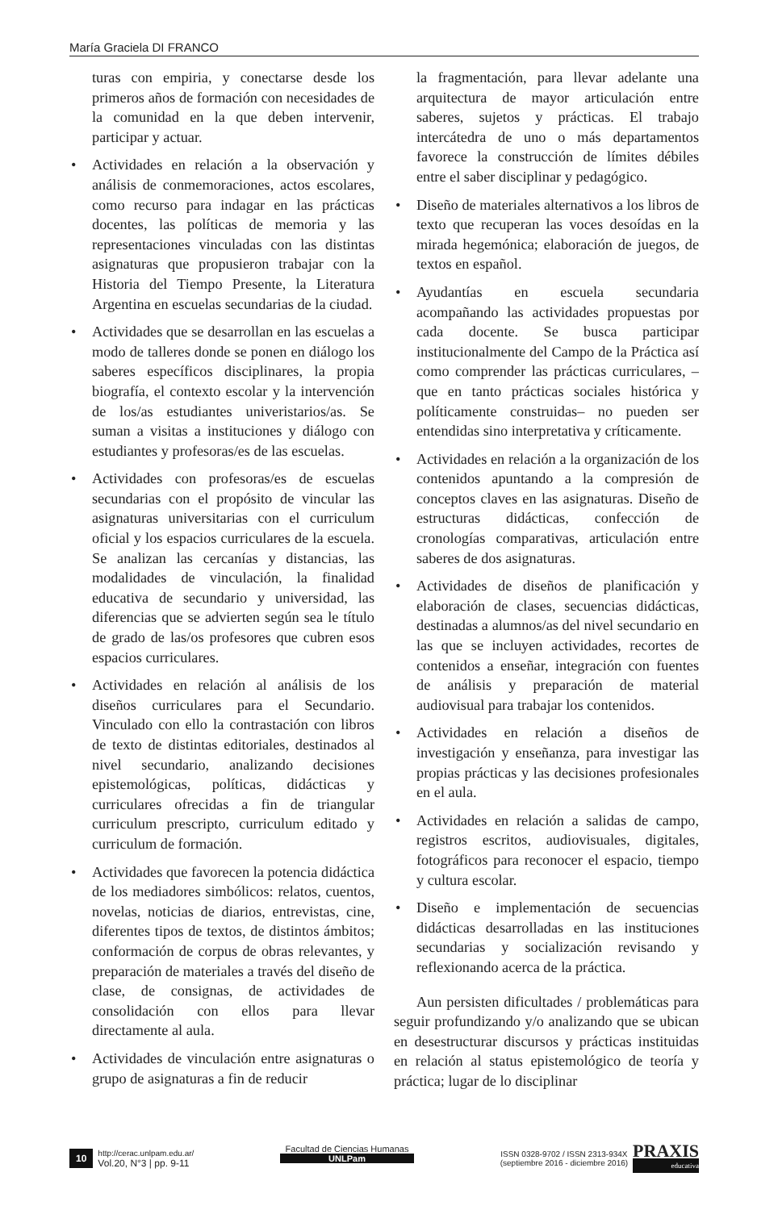María Graciela DI FRANCO
turas con empiria, y conectarse desde los primeros años de formación con necesidades de la comunidad en la que deben intervenir, participar y actuar.
• Actividades en relación a la observación y análisis de conmemoraciones, actos escolares, como recurso para indagar en las prácticas docentes, las políticas de memoria y las representaciones vinculadas con las distintas asignaturas que propusieron trabajar con la Historia del Tiempo Presente, la Literatura Argentina en escuelas secundarias de la ciudad.
• Actividades que se desarrollan en las escuelas a modo de talleres donde se ponen en diálogo los saberes específicos disciplinares, la propia biografía, el contexto escolar y la intervención de los/as estudiantes univeristarios/as. Se suman a visitas a instituciones y diálogo con estudiantes y profesoras/es de las escuelas.
• Actividades con profesoras/es de escuelas secundarias con el propósito de vincular las asignaturas universitarias con el curriculum oficial y los espacios curriculares de la escuela. Se analizan las cercanías y distancias, las modalidades de vinculación, la finalidad educativa de secundario y universidad, las diferencias que se advierten según sea le título de grado de las/os profesores que cubren esos espacios curriculares.
• Actividades en relación al análisis de los diseños curriculares para el Secundario. Vinculado con ello la contrastación con libros de texto de distintas editoriales, destinados al nivel secundario, analizando decisiones epistemológicas, políticas, didácticas y curriculares ofrecidas a fin de triangular curriculum prescripto, curriculum editado y curriculum de formación.
• Actividades que favorecen la potencia didáctica de los mediadores simbólicos: relatos, cuentos, novelas, noticias de diarios, entrevistas, cine, diferentes tipos de textos, de distintos ámbitos; conformación de corpus de obras relevantes, y preparación de materiales a través del diseño de clase, de consignas, de actividades de consolidación con ellos para llevar directamente al aula.
• Actividades de vinculación entre asignaturas o grupo de asignaturas a fin de reducir
la fragmentación, para llevar adelante una arquitectura de mayor articulación entre saberes, sujetos y prácticas. El trabajo intercátedra de uno o más departamentos favorece la construcción de límites débiles entre el saber disciplinar y pedagógico.
• Diseño de materiales alternativos a los libros de texto que recuperan las voces desoídas en la mirada hegemónica; elaboración de juegos, de textos en español.
• Ayudantías en escuela secundaria acompañando las actividades propuestas por cada docente. Se busca participar institucionalmente del Campo de la Práctica así como comprender las prácticas curriculares, –que en tanto prácticas sociales histórica y políticamente construidas– no pueden ser entendidas sino interpretativa y críticamente.
• Actividades en relación a la organización de los contenidos apuntando a la compresión de conceptos claves en las asignaturas. Diseño de estructuras didácticas, confección de cronologías comparativas, articulación entre saberes de dos asignaturas.
• Actividades de diseños de planificación y elaboración de clases, secuencias didácticas, destinadas a alumnos/as del nivel secundario en las que se incluyen actividades, recortes de contenidos a enseñar, integración con fuentes de análisis y preparación de material audiovisual para trabajar los contenidos.
• Actividades en relación a diseños de investigación y enseñanza, para investigar las propias prácticas y las decisiones profesionales en el aula.
• Actividades en relación a salidas de campo, registros escritos, audiovisuales, digitales, fotográficos para reconocer el espacio, tiempo y cultura escolar.
• Diseño e implementación de secuencias didácticas desarrolladas en las instituciones secundarias y socialización revisando y reflexionando acerca de la práctica.
Aun persisten dificultades / problemáticas para seguir profundizando y/o analizando que se ubican en desestructurar discursos y prácticas instituidas en relación al status epistemológico de teoría y práctica; lugar de lo disciplinar
10 http://cerac.unlpam.edu.ar/
Vol.20, N°3 | pp. 9-11
Facultad de Ciencias Humanas
UNLPam
ISSN 0328-9702 / ISSN 2313-934X
(septiembre 2016 - diciembre 2016) PRAXIS
educativa